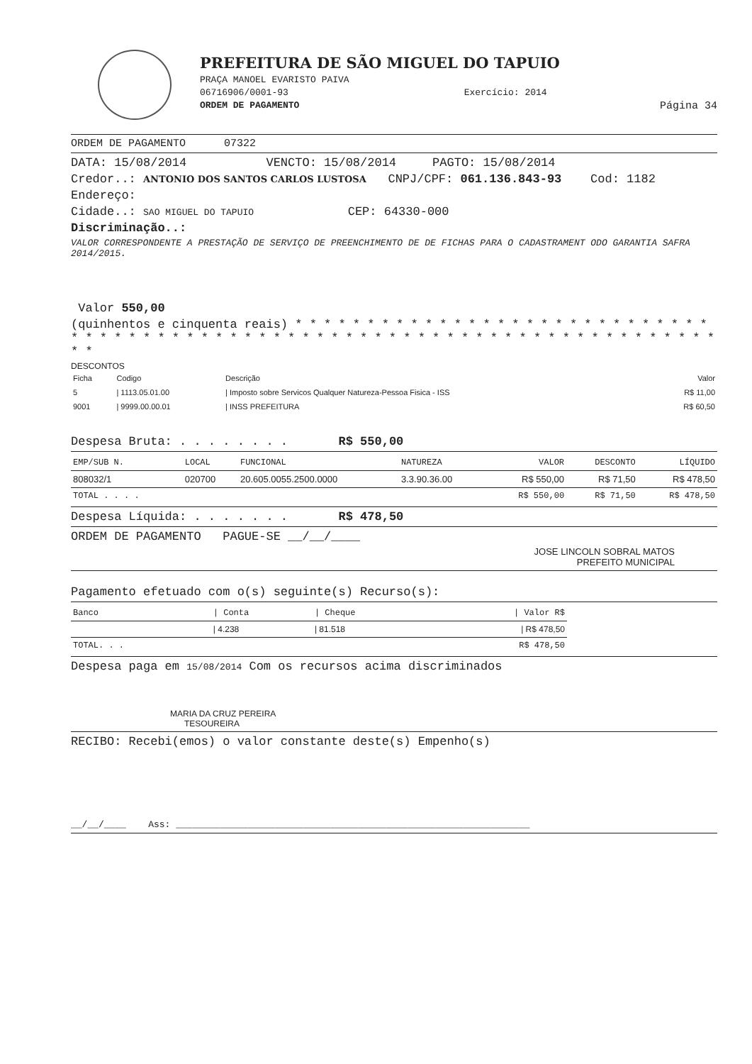PREFEITURA DE SÃO MIGUEL DO TAPUIO
PRAÇA MANOEL EVARISTO PAIVA
06716906/0001-93 Exercício: 2014
ORDEM DE PAGAMENTO Página 34
ORDEM DE PAGAMENTO 07322
DATA: 15/08/2014 VENCTO: 15/08/2014 PAGTO: 15/08/2014
Credor..: ANTONIO DOS SANTOS CARLOS LUSTOSA CNPJ/CPF: 061.136.843-93 Cod: 1182
Endereço:
Cidade..: SAO MIGUEL DO TAPUIO CEP: 64330-000
Discriminação..:
VALOR CORRESPONDENTE A PRESTAÇÃO DE SERVIÇO DE PREENCHIMENTO DE DE FICHAS PARA O CADASTRAMENT ODO GARANTIA SAFRA 2014/2015.
Valor 550,00
(quinhentos e cinquenta reais) * * * * * * * * * * * * * * * * * * * * * * * * * * * * * * * * * * * * * * * * * * * * * * * * * * * * * * * * * * * * * * * * * * * * * * * * * * * *
DESCONTOS
| Ficha | Codigo | Descrição | Valor |
| --- | --- | --- | --- |
| 5 | / 1113.05.01.00 | / Imposto sobre Servicos Qualquer Natureza-Pessoa Fisica - ISS | R$ 11,00 |
| 9001 | / 9999.00.00.01 | / INSS PREFEITURA | R$ 60,50 |
Despesa Bruta: . . . . . . . . R$ 550,00
| EMP/SUB N. | LOCAL | FUNCIONAL | NATUREZA | VALOR | DESCONTO | LÍQUIDO |
| --- | --- | --- | --- | --- | --- | --- |
| 808032/1 | 020700 | 20.605.0055.2500.0000 | 3.3.90.36.00 | R$ 550,00 | R$ 71,50 | R$ 478,50 |
| TOTAL . . . . | | | | R$ 550,00 | R$ 71,50 | R$ 478,50 |
Despesa Líquida: . . . . . . . R$ 478,50
ORDEM DE PAGAMENTO PAGUE-SE __/__/____
JOSE LINCOLN SOBRAL MATOS
PREFEITO MUNICIPAL
Pagamento efetuado com o(s) seguinte(s) Recurso(s):
| Banco | / Conta | / Cheque | / Valor R$ |
| --- | --- | --- | --- |
| | / 4.238 | / 81.518 | / R$ 478,50 |
| TOTAL. . . | | | R$ 478,50 |
Despesa paga em 15/08/2014 Com os recursos acima discriminados
MARIA DA CRUZ PEREIRA
TESOUREIRA
RECIBO: Recebi(emos) o valor constante deste(s) Empenho(s)
__/__/____ Ass: ________________________________________________________________